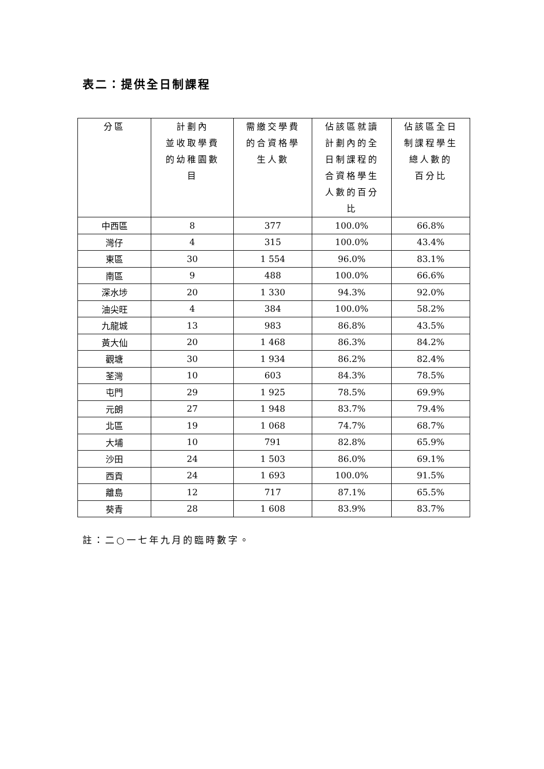表二：提供全日制課程
| 分區 | 計劃內 並收取學費 的幼稚園數 目 | 需繳交學費 的合資格學 生人數 | 佔該區就讀 計劃內的全 日制課程的 合資格學生 人數的百分 比 | 佔該區全日 制課程學生 總人數的 百分比 |
| --- | --- | --- | --- | --- |
| 中西區 | 8 | 377 | 100.0% | 66.8% |
| 灣仔 | 4 | 315 | 100.0% | 43.4% |
| 東區 | 30 | 1 554 | 96.0% | 83.1% |
| 南區 | 9 | 488 | 100.0% | 66.6% |
| 深水埗 | 20 | 1 330 | 94.3% | 92.0% |
| 油尖旺 | 4 | 384 | 100.0% | 58.2% |
| 九龍城 | 13 | 983 | 86.8% | 43.5% |
| 黃大仙 | 20 | 1 468 | 86.3% | 84.2% |
| 觀塘 | 30 | 1 934 | 86.2% | 82.4% |
| 荃灣 | 10 | 603 | 84.3% | 78.5% |
| 屯門 | 29 | 1 925 | 78.5% | 69.9% |
| 元朗 | 27 | 1 948 | 83.7% | 79.4% |
| 北區 | 19 | 1 068 | 74.7% | 68.7% |
| 大埔 | 10 | 791 | 82.8% | 65.9% |
| 沙田 | 24 | 1 503 | 86.0% | 69.1% |
| 西貢 | 24 | 1 693 | 100.0% | 91.5% |
| 離島 | 12 | 717 | 87.1% | 65.5% |
| 葵青 | 28 | 1 608 | 83.9% | 83.7% |
註：二○一七年九月的臨時數字。